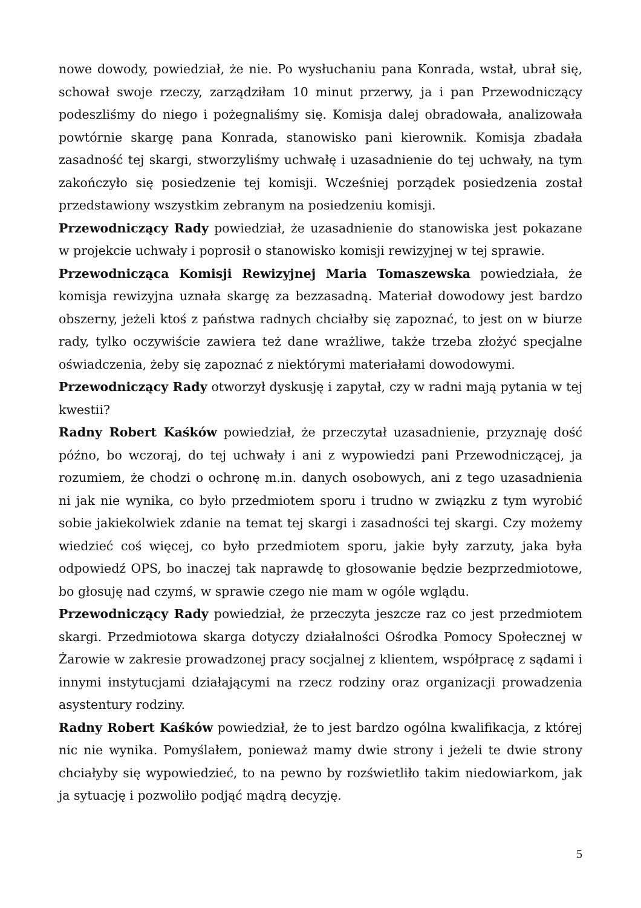nowe dowody, powiedział, że nie. Po wysłuchaniu pana Konrada, wstał, ubrał się, schował swoje rzeczy, zarządziłam 10 minut przerwy, ja i pan Przewodniczący podeszliśmy do niego i pożegnaliśmy się. Komisja dalej obradowała, analizowała powtórnie skargę pana Konrada, stanowisko pani kierownik. Komisja zbadała zasadność tej skargi, stworzyliśmy uchwałę i uzasadnienie do tej uchwały, na tym zakończyło się posiedzenie tej komisji. Wcześniej porządek posiedzenia został przedstawiony wszystkim zebranym na posiedzeniu komisji.
Przewodniczący Rady powiedział, że uzasadnienie do stanowiska jest pokazane w projekcie uchwały i poprosił o stanowisko komisji rewizyjnej w tej sprawie.
Przewodnicząca Komisji Rewizyjnej Maria Tomaszewska powiedziała, że komisja rewizyjna uznała skargę za bezzasadną. Materiał dowodowy jest bardzo obszerny, jeżeli ktoś z państwa radnych chciałby się zapoznać, to jest on w biurze rady, tylko oczywiście zawiera też dane wrażliwe, także trzeba złożyć specjalne oświadczenia, żeby się zapoznać z niektórymi materiałami dowodowymi.
Przewodniczący Rady otworzył dyskusję i zapytał, czy w radni mają pytania w tej kwestii?
Radny Robert Kaśków powiedział, że przeczytał uzasadnienie, przyznaję dość późno, bo wczoraj, do tej uchwały i ani z wypowiedzi pani Przewodniczącej, ja rozumiem, że chodzi o ochronę m.in. danych osobowych, ani z tego uzasadnienia ni jak nie wynika, co było przedmiotem sporu i trudno w związku z tym wyrobić sobie jakiekolwiek zdanie na temat tej skargi i zasadności tej skargi. Czy możemy wiedzieć coś więcej, co było przedmiotem sporu, jakie były zarzuty, jaka była odpowiedź OPS, bo inaczej tak naprawdę to głosowanie będzie bezprzedmiotowe, bo głosuję nad czymś, w sprawie czego nie mam w ogóle wglądu.
Przewodniczący Rady powiedział, że przeczyta jeszcze raz co jest przedmiotem skargi. Przedmiotowa skarga dotyczy działalności Ośrodka Pomocy Społecznej w Żarowie w zakresie prowadzonej pracy socjalnej z klientem, współpracę z sądami i innymi instytucjami działającymi na rzecz rodziny oraz organizacji prowadzenia asystentury rodziny.
Radny Robert Kaśków powiedział, że to jest bardzo ogólna kwalifikacja, z której nic nie wynika. Pomyślałem, ponieważ mamy dwie strony i jeżeli te dwie strony chciałyby się wypowiedzieć, to na pewno by rozświetliło takim niedowiarkom, jak ja sytuację i pozwoliło podjąć mądrą decyzję.
5